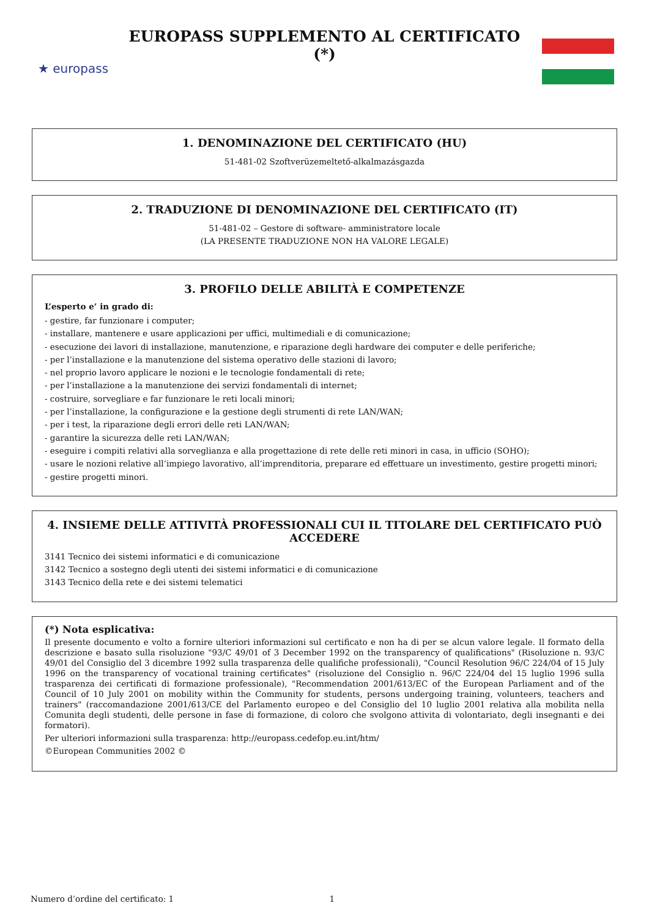★ europass
EUROPASS SUPPLEMENTO AL CERTIFICATO (*)
1. DENOMINAZIONE DEL CERTIFICATO (HU)
51-481-02 Szoftverüzemeltető-alkalmazásgazda
2. TRADUZIONE DI DENOMINAZIONE DEL CERTIFICATO (IT)
51-481-02 – Gestore di software- amministratore locale
(LA PRESENTE TRADUZIONE NON HA VALORE LEGALE)
3. PROFILO DELLE ABILITÀ E COMPETENZE
L’esperto e’ in grado di:
- gestire, far funzionare i computer;
- installare, mantenere e usare applicazioni per uffici, multimediali e di comunicazione;
- esecuzione dei lavori di installazione, manutenzione, e riparazione degli hardware dei computer e delle periferiche;
- per l’installazione e la manutenzione del sistema operativo delle stazioni di lavoro;
- nel proprio lavoro applicare le nozioni e le tecnologie fondamentali di rete;
- per l’installazione a la manutenzione dei servizi fondamentali di internet;
- costruire, sorvegliare e far funzionare le reti locali minori;
- per l’installazione, la configurazione e la gestione degli strumenti di rete LAN/WAN;
- per i test, la riparazione degli errori delle reti LAN/WAN;
- garantire la sicurezza delle reti LAN/WAN;
- eseguire i compiti relativi alla sorveglianza e alla progettazione di rete delle reti minori in casa, in ufficio (SOHO);
- usare le nozioni relative all’impiego lavorativo, all’imprenditoria, preparare ed effettuare un investimento, gestire progetti minori;
- gestire progetti minori.
4. INSIEME DELLE ATTIVITÀ PROFESSIONALI CUI IL TITOLARE DEL CERTIFICATO PUÒ ACCEDERE
3141 Tecnico dei sistemi informatici e di comunicazione
3142 Tecnico a sostegno degli utenti dei sistemi informatici e di comunicazione
3143 Tecnico della rete e dei sistemi telematici
(*) Nota esplicativa:
Il presente documento e volto a fornire ulteriori informazioni sul certificato e non ha di per se alcun valore legale. Il formato della descrizione e basato sulla risoluzione "93/C 49/01 of 3 December 1992 on the transparency of qualifications" (Risoluzione n. 93/C 49/01 del Consiglio del 3 dicembre 1992 sulla trasparenza delle qualifiche professionali), "Council Resolution 96/C 224/04 of 15 July 1996 on the transparency of vocational training certificates" (risoluzione del Consiglio n. 96/C 224/04 del 15 luglio 1996 sulla trasparenza dei certificati di formazione professionale), "Recommendation 2001/613/EC of the European Parliament and of the Council of 10 July 2001 on mobility within the Community for students, persons undergoing training, volunteers, teachers and trainers" (raccomandazione 2001/613/CE del Parlamento europeo e del Consiglio del 10 luglio 2001 relativa alla mobilita nella Comunita degli studenti, delle persone in fase di formazione, di coloro che svolgono attivita di volontariato, degli insegnanti e dei formatori).
Per ulteriori informazioni sulla trasparenza: http://europass.cedefop.eu.int/htm/
©European Communities 2002 ©
Numero d’ordine del certificato: 1 1